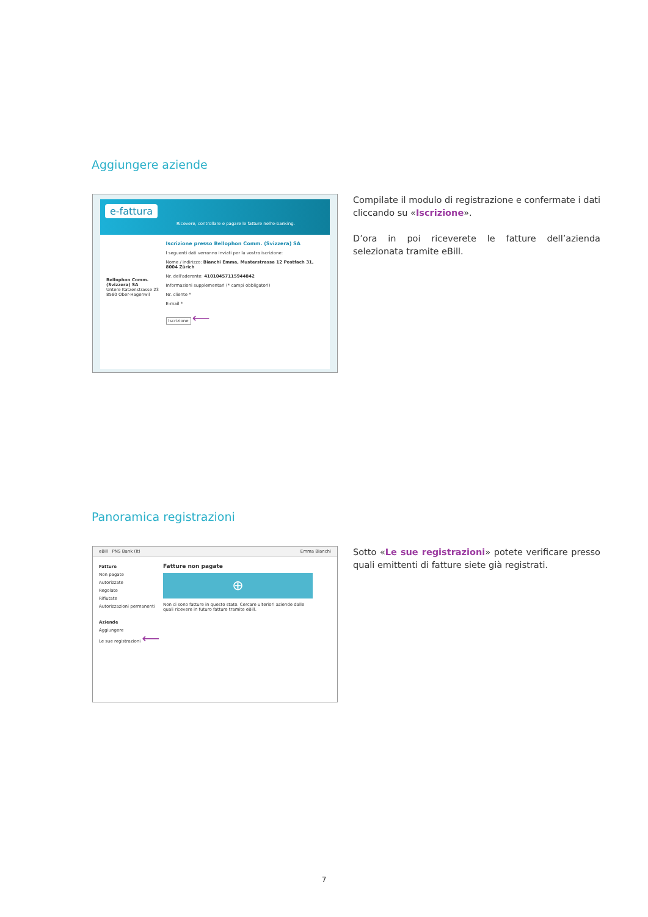Aggiungere aziende
e-fattura
Ricevere, controllare e pagare le fatture nell'e-banking.
Bellophon Comm. (Svizzera) SA
Untere Katzenstrasse 23
8580 Ober-Hagenwil
Iscrizione presso Bellophon Comm. (Svizzera) SA
I seguenti dati verranno inviati per la vostra iscrizione:
Nome / indirizzo: Bianchi Emma, Musterstrasse 12 Postfach 31, 8004 Zürich
Nr. dell'aderente: 41010457115944842
Informazioni supplementari (* campi obbligatori)
Nr. cliente *
E-mail *
Iscrizione ⟵
Compilate il modulo di registrazione e confermate i dati cliccando su «Iscrizione».
D’ora in poi riceverete le fatture dell’azienda selezionata tramite eBill.
Panoramica registrazioni
eBill PNS Bank (It) Emma Bianchi
Fatture
Non pagate
Autorizzate
Regolate
Rifiutate
Autorizzazioni permanenti
Aziende
Aggiungere
Le sue registrazioni ⟵
Fatture non pagate
⊕
Non ci sono fatture in questo stato. Cercare ulteriori aziende dalle quali ricevere in futuro fatture tramite eBill.
Sotto «Le sue registrazioni» potete verificare presso quali emittenti di fatture siete già registrati.
7